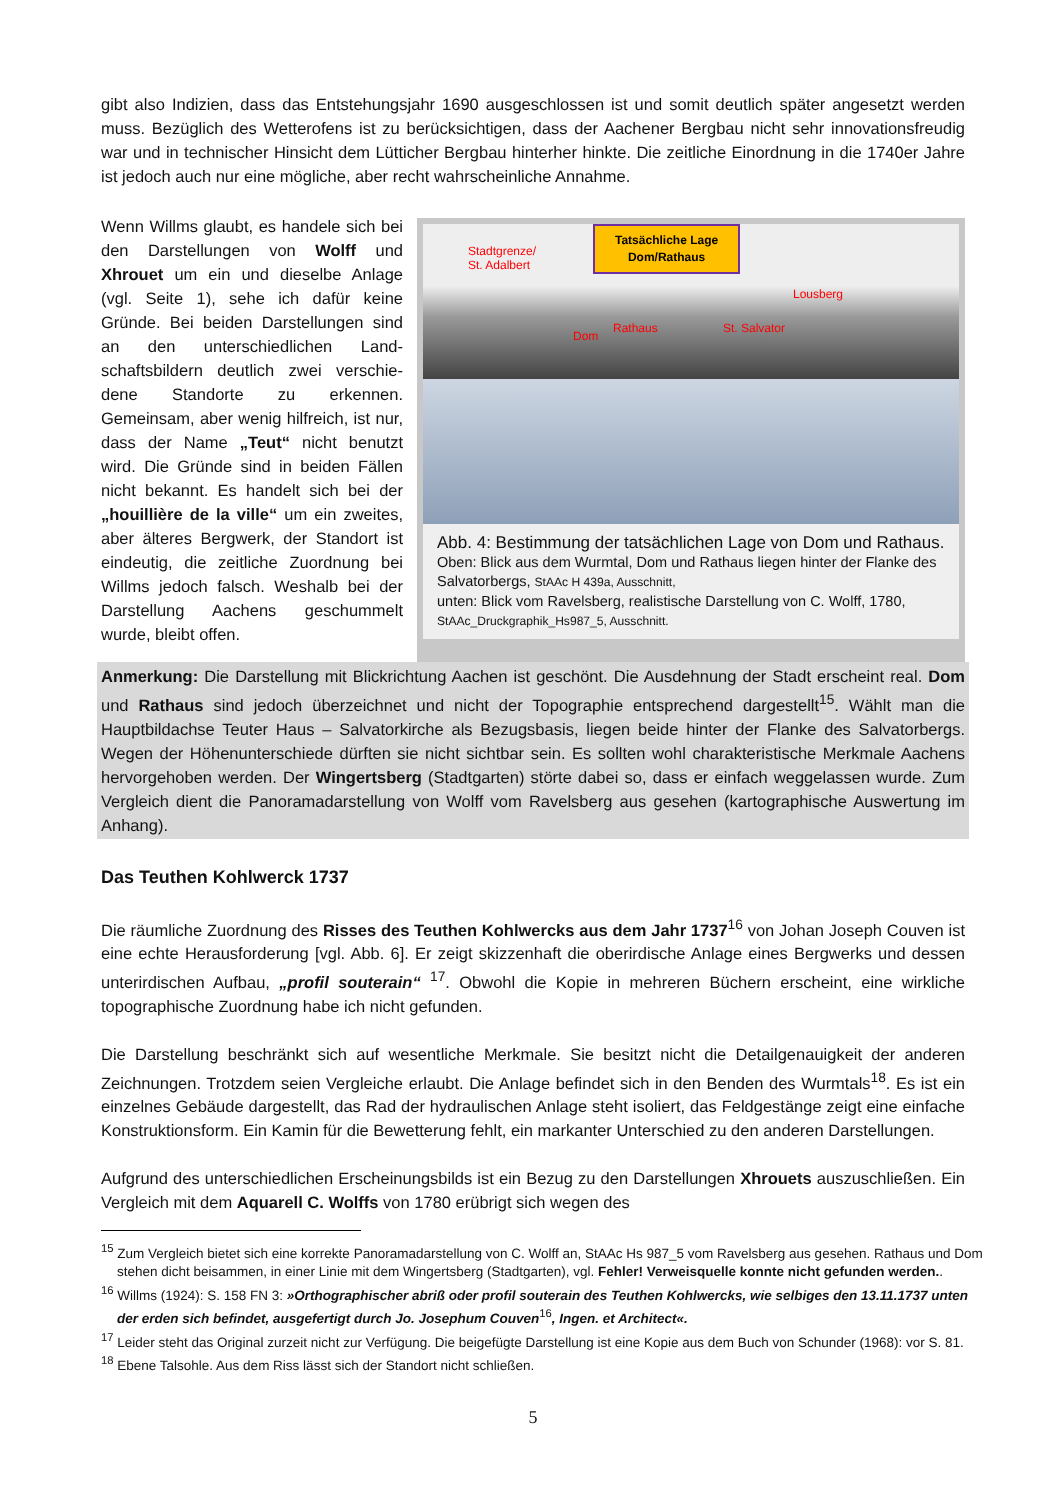gibt also Indizien, dass das Entstehungsjahr 1690 ausgeschlossen ist und somit deutlich später angesetzt werden muss. Bezüglich des Wetterofens ist zu berücksichtigen, dass der Aachener Bergbau nicht sehr innovationsfreudig war und in technischer Hinsicht dem Lütticher Bergbau hinterher hinkte. Die zeitliche Einordnung in die 1740er Jahre ist jedoch auch nur eine mögliche, aber recht wahrscheinliche Annahme.
Wenn Willms glaubt, es handele sich bei den Darstellungen von Wolff und Xhrouet um ein und dieselbe Anlage (vgl. Seite 1), sehe ich dafür keine Gründe. Bei beiden Darstellungen sind an den unterschiedlichen Land-schaftsbildern deutlich zwei verschie-dene Standorte zu erkennen. Gemeinsam, aber wenig hilfreich, ist nur, dass der Name „Teut“ nicht benutzt wird. Die Gründe sind in beiden Fällen nicht bekannt. Es handelt sich bei der „houillière de la ville“ um ein zweites, aber älteres Bergwerk, der Standort ist eindeutig, die zeitliche Zuordnung bei Willms jedoch falsch. Weshalb bei der Darstellung Aachens geschummelt wurde, bleibt offen.
Tatsächliche Lage
Dom/Rathaus
Stadtgrenze/
St. Adalbert
Lousberg
Dom
Rathaus St. Salvator
Abb. 4: Bestimmung der tatsächlichen Lage von Dom und Rathaus.
Oben: Blick aus dem Wurmtal, Dom und Rathaus liegen hinter der Flanke des Salvatorbergs, StAAc H 439a, Ausschnitt,
unten: Blick vom Ravelsberg, realistische Darstellung von C. Wolff, 1780, StAAc_Druckgraphik_Hs987_5, Ausschnitt.
Anmerkung: Die Darstellung mit Blickrichtung Aachen ist geschönt. Die Ausdehnung der Stadt erscheint real. Dom und Rathaus sind jedoch überzeichnet und nicht der Topographie entsprechend dargestellt<sup>15</sup>. Wählt man die Hauptbildachse Teuter Haus – Salvatorkirche als Bezugsbasis, liegen beide hinter der Flanke des Salvatorbergs. Wegen der Höhenunterschiede dürften sie nicht sichtbar sein. Es sollten wohl charakteristische Merkmale Aachens hervorgehoben werden. Der Wingertsberg (Stadtgarten) störte dabei so, dass er einfach weggelassen wurde. Zum Vergleich dient die Panoramadarstellung von Wolff vom Ravelsberg aus gesehen (kartographische Auswertung im Anhang).
Das Teuthen Kohlwerck 1737
Die räumliche Zuordnung des Risses des Teuthen Kohlwercks aus dem Jahr 1737<sup>16</sup> von Johan Joseph Couven ist eine echte Herausforderung [vgl. Abb. 6]. Er zeigt skizzenhaft die oberirdische Anlage eines Bergwerks und dessen unterirdischen Aufbau, „profil souterain“ <sup>17</sup>. Obwohl die Kopie in mehreren Büchern erscheint, eine wirkliche topographische Zuordnung habe ich nicht gefunden.
Die Darstellung beschränkt sich auf wesentliche Merkmale. Sie besitzt nicht die Detailgenauigkeit der anderen Zeichnungen. Trotzdem seien Vergleiche erlaubt. Die Anlage befindet sich in den Benden des Wurmtals<sup>18</sup>. Es ist ein einzelnes Gebäude dargestellt, das Rad der hydraulischen Anlage steht isoliert, das Feldgestänge zeigt eine einfache Konstruktionsform. Ein Kamin für die Bewetterung fehlt, ein markanter Unterschied zu den anderen Darstellungen.
Aufgrund des unterschiedlichen Erscheinungsbilds ist ein Bezug zu den Darstellungen Xhrouets auszuschließen. Ein Vergleich mit dem Aquarell C. Wolffs von 1780 erübrigt sich wegen des
<sup>15</sup> Zum Vergleich bietet sich eine korrekte Panoramadarstellung von C. Wolff an, StAAc Hs 987_5 vom Ravelsberg aus gesehen. Rathaus und Dom stehen dicht beisammen, in einer Linie mit dem Wingertsberg (Stadtgarten), vgl. Fehler! Verweisquelle konnte nicht gefunden werden..
<sup>16</sup> Willms (1924): S. 158 FN 3: »Orthographischer abriß oder profil souterain des Teuthen Kohlwercks, wie selbiges den 13.11.1737 unten der erden sich befindet, ausgefertigt durch Jo. Josephum Couven<sup>16</sup>, Ingen. et Architect«.
<sup>17</sup> Leider steht das Original zurzeit nicht zur Verfügung. Die beigefügte Darstellung ist eine Kopie aus dem Buch von Schunder (1968): vor S. 81.
<sup>18</sup> Ebene Talsohle. Aus dem Riss lässt sich der Standort nicht schließen.
5